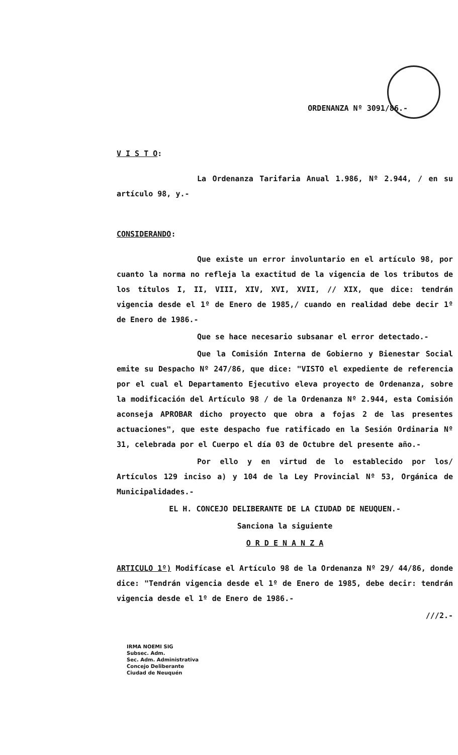ORDENANZA Nº 3091/86.-
V I S T O:
La Ordenanza Tarifaria Anual 1.986, Nº 2.944, / en su artículo 98, y.-
CONSIDERANDO:
Que existe un error involuntario en el artículo 98, por cuanto la norma no refleja la exactitud de la vigencia de los tributos de los títulos I, II, VIII, XIV, XVI, XVII, // XIX, que dice: tendrán vigencia desde el 1º de Enero de 1985,/ cuando en realidad debe decir 1º de Enero de 1986.-
Que se hace necesario subsanar el error detectado.-
Que la Comisión Interna de Gobierno y Bienestar Social emite su Despacho Nº 247/86, que dice: "VISTO el expediente de referencia por el cual el Departamento Ejecutivo eleva proyecto de Ordenanza, sobre la modificación del Artículo 98 / de la Ordenanza Nº 2.944, esta Comisión aconseja APROBAR dicho proyecto que obra a fojas 2 de las presentes actuaciones", que este despacho fue ratificado en la Sesión Ordinaria Nº 31, celebrada por el Cuerpo el día 03 de Octubre del presente año.-
Por ello y en virtud de lo establecido por los/ Artículos 129 inciso a) y 104 de la Ley Provincial Nº 53, Orgánica de Municipalidades.-
EL H. CONCEJO DELIBERANTE DE LA CIUDAD DE NEUQUEN.-
Sanciona la siguiente
O R D E N A N Z A
ARTICULO 1º) Modifícase el Artículo 98 de la Ordenanza Nº 29/ 44/86, donde dice: "Tendrán vigencia desde el 1º de Enero de 1985, debe decir: tendrán vigencia desde el 1º de Enero de 1986.-
///2.-
IRMA NOEMI SIG
Subsec. Adm.
Sec. Adm. Administrativa
Concejo Deliberante
Ciudad de Neuquén